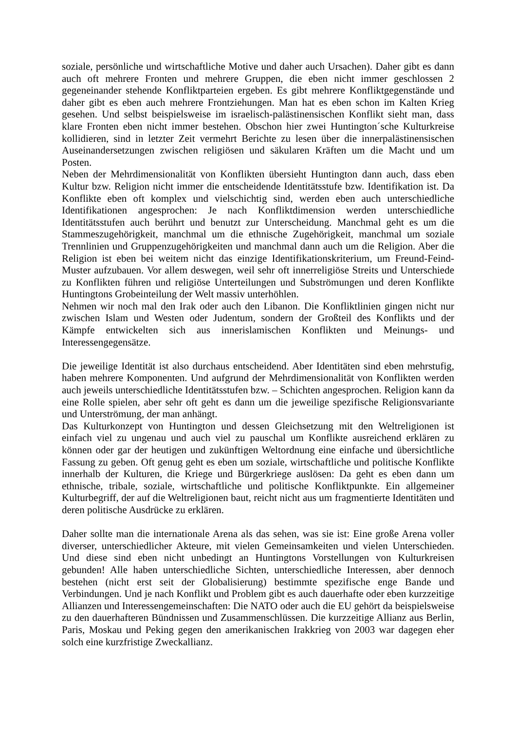soziale, persönliche und wirtschaftliche Motive und daher auch Ursachen). Daher gibt es dann auch oft mehrere Fronten und mehrere Gruppen, die eben nicht immer geschlossen 2 gegeneinander stehende Konfliktparteien ergeben. Es gibt mehrere Konfliktgegenstände und daher gibt es eben auch mehrere Frontziehungen. Man hat es eben schon im Kalten Krieg gesehen. Und selbst beispielsweise im israelisch-palästinensischen Konflikt sieht man, dass klare Fronten eben nicht immer bestehen. Obschon hier zwei Huntington´sche Kulturkreise kollidieren, sind in letzter Zeit vermehrt Berichte zu lesen über die innerpalästinensischen Auseinandersetzungen zwischen religiösen und säkularen Kräften um die Macht und um Posten.
Neben der Mehrdimensionalität von Konflikten übersieht Huntington dann auch, dass eben Kultur bzw. Religion nicht immer die entscheidende Identitätsstufe bzw. Identifikation ist. Da Konflikte eben oft komplex und vielschichtig sind, werden eben auch unterschiedliche Identifikationen angesprochen: Je nach Konfliktdimension werden unterschiedliche Identitätsstufen auch berührt und benutzt zur Unterscheidung. Manchmal geht es um die Stammeszugehörigkeit, manchmal um die ethnische Zugehörigkeit, manchmal um soziale Trennlinien und Gruppenzugehörigkeiten und manchmal dann auch um die Religion. Aber die Religion ist eben bei weitem nicht das einzige Identifikationskriterium, um Freund-Feind-Muster aufzubauen. Vor allem deswegen, weil sehr oft innerreligiöse Streits und Unterschiede zu Konflikten führen und religiöse Unterteilungen und Subströmungen und deren Konflikte Huntingtons Grobeinteilung der Welt massiv unterhöhlen.
Nehmen wir noch mal den Irak oder auch den Libanon. Die Konfliktlinien gingen nicht nur zwischen Islam und Westen oder Judentum, sondern der Großteil des Konflikts und der Kämpfe entwickelten sich aus innerislamischen Konflikten und Meinungs- und Interessengegensätze.
Die jeweilige Identität ist also durchaus entscheidend. Aber Identitäten sind eben mehrstufig, haben mehrere Komponenten. Und aufgrund der Mehrdimensionalität von Konflikten werden auch jeweils unterschiedliche Identitätsstufen bzw. – Schichten angesprochen. Religion kann da eine Rolle spielen, aber sehr oft geht es dann um die jeweilige spezifische Religionsvariante und Unterströmung, der man anhängt.
Das Kulturkonzept von Huntington und dessen Gleichsetzung mit den Weltreligionen ist einfach viel zu ungenau und auch viel zu pauschal um Konflikte ausreichend erklären zu können oder gar der heutigen und zukünftigen Weltordnung eine einfache und übersichtliche Fassung zu geben. Oft genug geht es eben um soziale, wirtschaftliche und politische Konflikte innerhalb der Kulturen, die Kriege und Bürgerkriege auslösen: Da geht es eben dann um ethnische, tribale, soziale, wirtschaftliche und politische Konfliktpunkte. Ein allgemeiner Kulturbegriff, der auf die Weltreligionen baut, reicht nicht aus um fragmentierte Identitäten und deren politische Ausdrücke zu erklären.
Daher sollte man die internationale Arena als das sehen, was sie ist: Eine große Arena voller diverser, unterschiedlicher Akteure, mit vielen Gemeinsamkeiten und vielen Unterschieden. Und diese sind eben nicht unbedingt an Huntingtons Vorstellungen von Kulturkreisen gebunden! Alle haben unterschiedliche Sichten, unterschiedliche Interessen, aber dennoch bestehen (nicht erst seit der Globalisierung) bestimmte spezifische enge Bande und Verbindungen. Und je nach Konflikt und Problem gibt es auch dauerhafte oder eben kurzzeitige Allianzen und Interessengemeinschaften: Die NATO oder auch die EU gehört da beispielsweise zu den dauerhafteren Bündnissen und Zusammenschlüssen. Die kurzzeitige Allianz aus Berlin, Paris, Moskau und Peking gegen den amerikanischen Irakkrieg von 2003 war dagegen eher solch eine kurzfristige Zweckallianz.